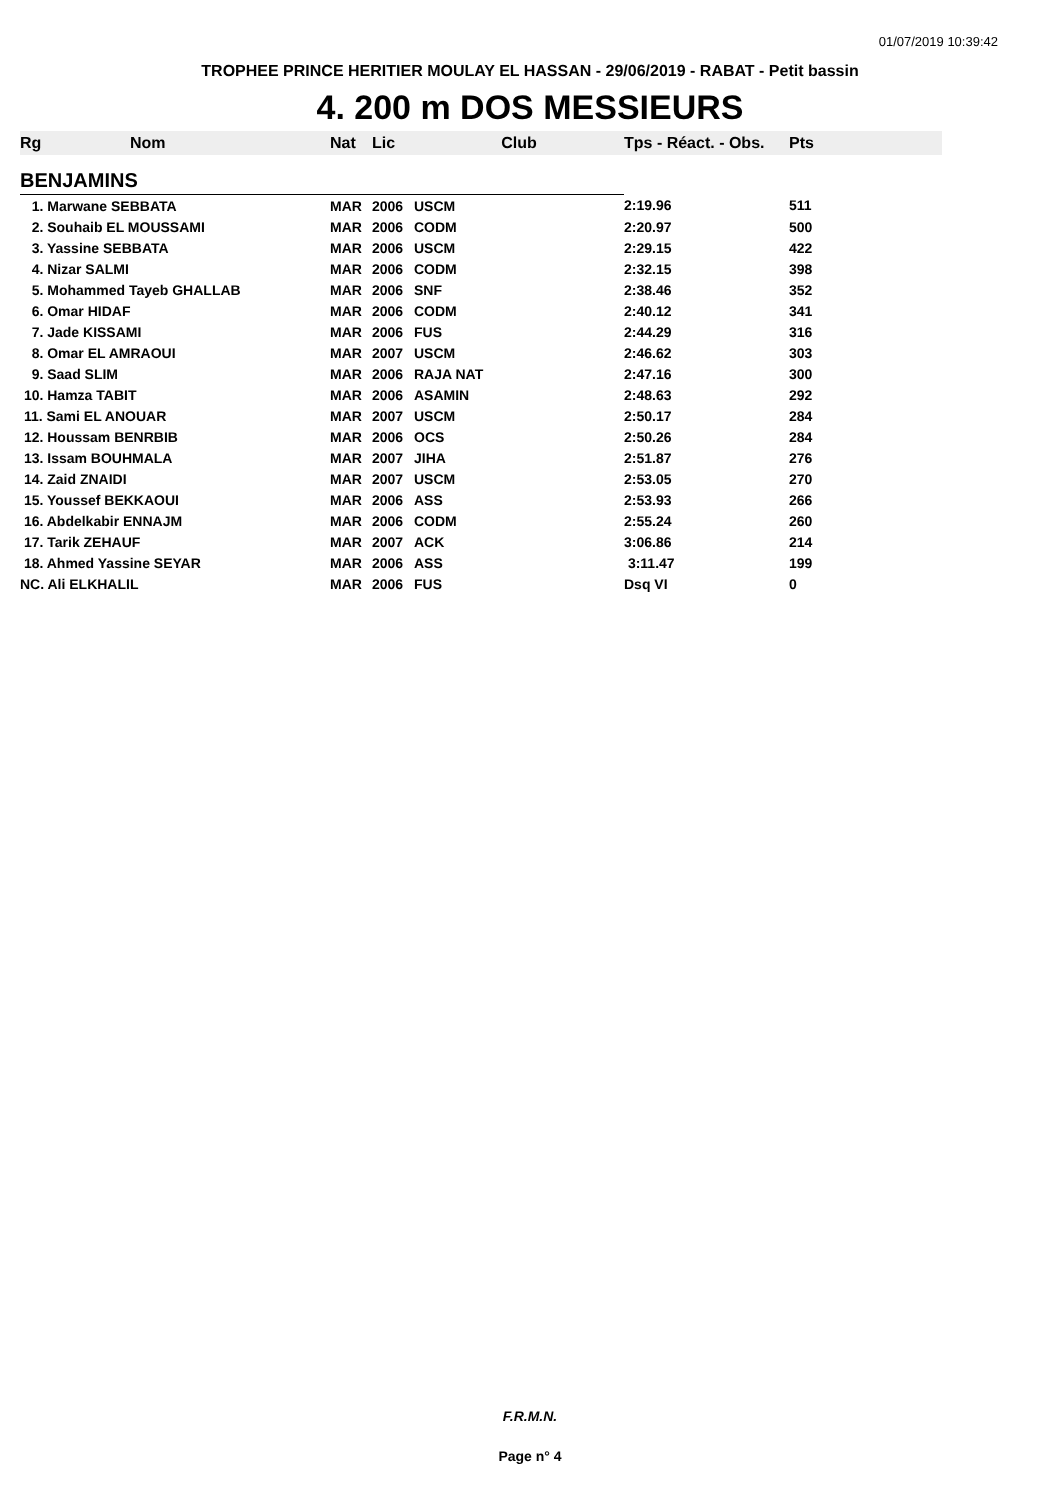01/07/2019 10:39:42
TROPHEE PRINCE HERITIER MOULAY EL HASSAN - 29/06/2019 - RABAT - Petit bassin
4. 200 m DOS MESSIEURS
| Rg | Nom | Nat | Lic | Club | Tps - Réact. - Obs. | Pts |
| --- | --- | --- | --- | --- | --- | --- |
| BENJAMINS | | | | | | |
| 1. Marwane SEBBATA | | MAR | 2006 | USCM | 2:19.96 | 511 |
| 2. Souhaib EL MOUSSAMI | | MAR | 2006 | CODM | 2:20.97 | 500 |
| 3. Yassine SEBBATA | | MAR | 2006 | USCM | 2:29.15 | 422 |
| 4. Nizar SALMI | | MAR | 2006 | CODM | 2:32.15 | 398 |
| 5. Mohammed Tayeb GHALLAB | | MAR | 2006 | SNF | 2:38.46 | 352 |
| 6. Omar HIDAF | | MAR | 2006 | CODM | 2:40.12 | 341 |
| 7. Jade KISSAMI | | MAR | 2006 | FUS | 2:44.29 | 316 |
| 8. Omar EL AMRAOUI | | MAR | 2007 | USCM | 2:46.62 | 303 |
| 9. Saad SLIM | | MAR | 2006 | RAJA NAT | 2:47.16 | 300 |
| 10. Hamza TABIT | | MAR | 2006 | ASAMIN | 2:48.63 | 292 |
| 11. Sami EL ANOUAR | | MAR | 2007 | USCM | 2:50.17 | 284 |
| 12. Houssam BENRBIB | | MAR | 2006 | OCS | 2:50.26 | 284 |
| 13. Issam BOUHMALA | | MAR | 2007 | JIHA | 2:51.87 | 276 |
| 14. Zaid ZNAIDI | | MAR | 2007 | USCM | 2:53.05 | 270 |
| 15. Youssef BEKKAOUI | | MAR | 2006 | ASS | 2:53.93 | 266 |
| 16. Abdelkabir ENNAJM | | MAR | 2006 | CODM | 2:55.24 | 260 |
| 17. Tarik ZEHAUF | | MAR | 2007 | ACK | 3:06.86 | 214 |
| 18. Ahmed Yassine SEYAR | | MAR | 2006 | ASS | 3:11.47 | 199 |
| NC. Ali ELKHALIL | | MAR | 2006 | FUS | Dsq VI | 0 |
F.R.M.N.
Page n° 4